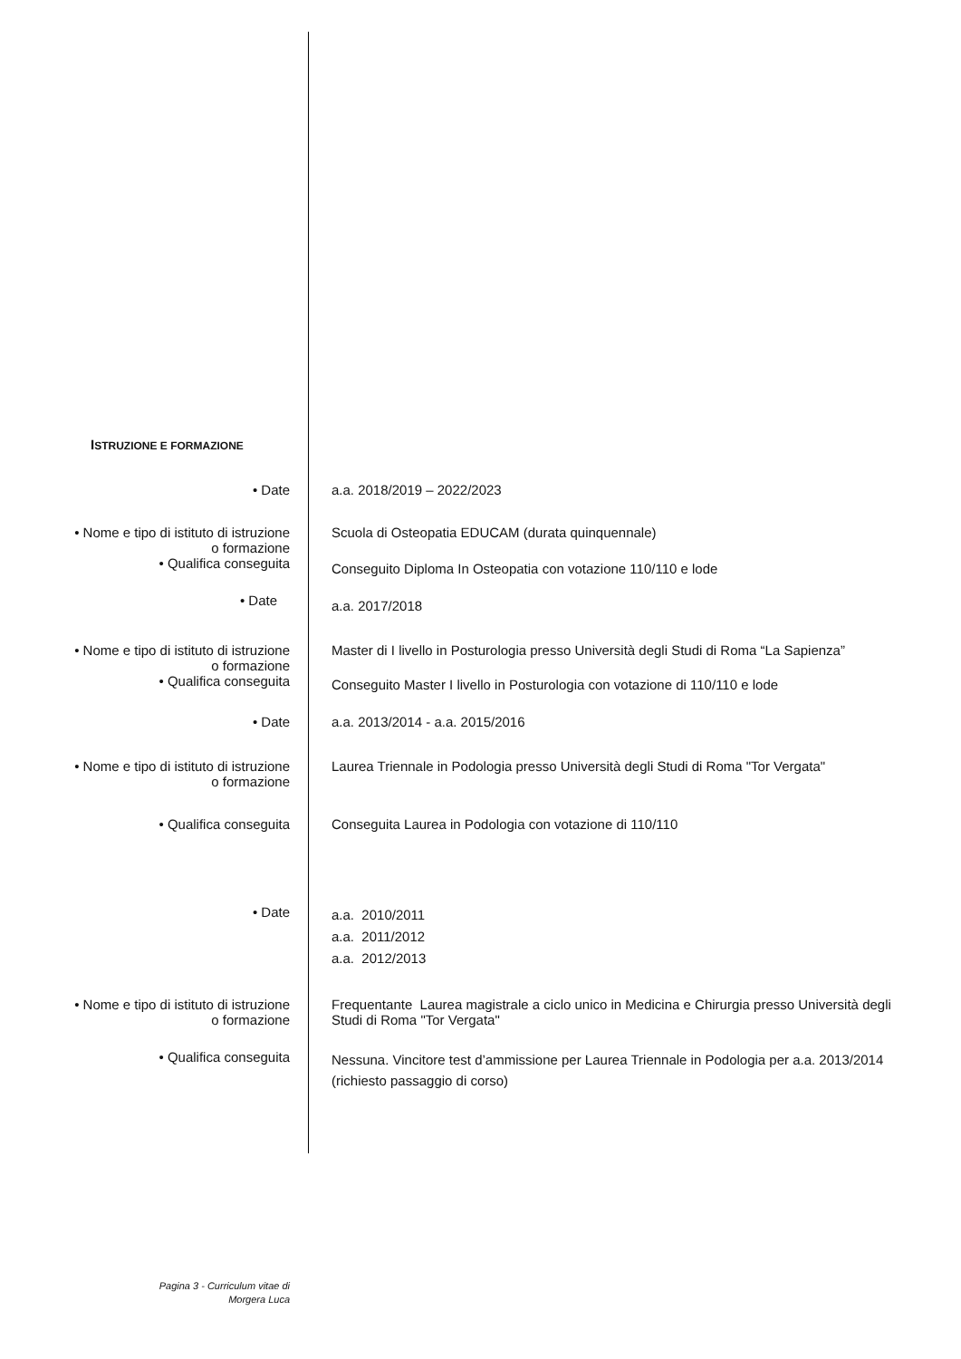ISTRUZIONE E FORMAZIONE
• Date a.a. 2018/2019 – 2022/2023
• Nome e tipo di istituto di istruzione
o formazione
Scuola di Osteopatia EDUCAM (durata quinquennale)
• Qualifica conseguita
Conseguito Diploma In Osteopatia con votazione 110/110 e lode
• Date
a.a. 2017/2018
• Nome e tipo di istituto di istruzione
o formazione
Master di I livello in Posturologia presso Università degli Studi di Roma “La Sapienza”
• Qualifica conseguita
Conseguito Master I livello in Posturologia con votazione di 110/110 e lode
• Date a.a. 2013/2014 - a.a. 2015/2016
• Nome e tipo di istituto di istruzione
o formazione
Laurea Triennale in Podologia presso Università degli Studi di Roma "Tor Vergata"
• Qualifica conseguita Conseguita Laurea in Podologia con votazione di 110/110
• Date
a.a. 2010/2011
a.a. 2011/2012
a.a. 2012/2013
• Nome e tipo di istituto di istruzione
o formazione
Frequentante Laurea magistrale a ciclo unico in Medicina e Chirurgia presso Università degli Studi di Roma "Tor Vergata"
• Qualifica conseguita
Nessuna. Vincitore test d’ammissione per Laurea Triennale in Podologia per a.a. 2013/2014 (richiesto passaggio di corso)
Pagina 3 - Curriculum vitae di
Morgera Luca